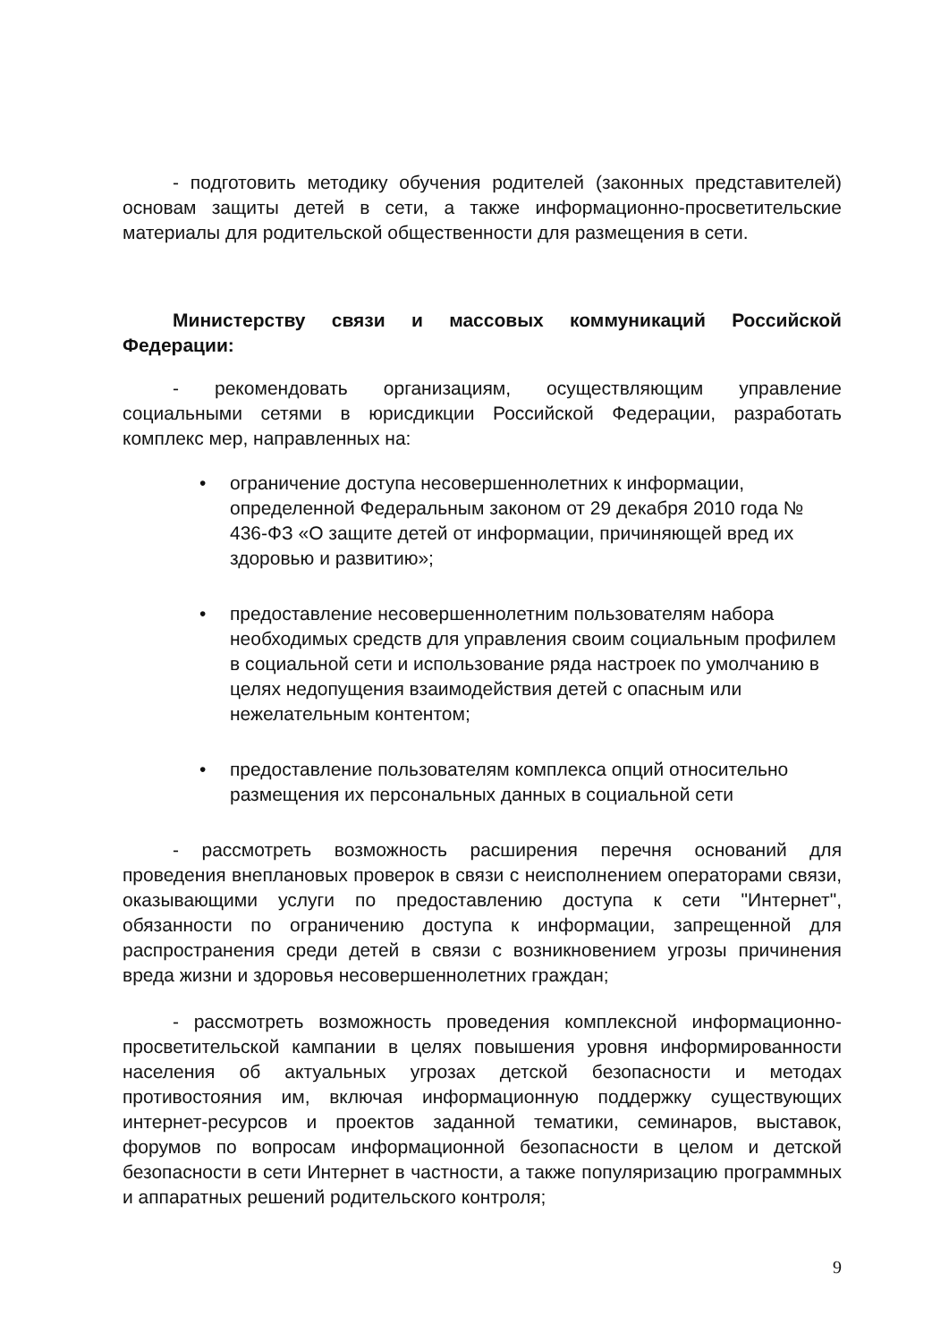- подготовить методику обучения родителей (законных представителей) основам защиты детей в сети, а также информационно-просветительские материалы для родительской общественности для размещения в сети.
Министерству связи и массовых коммуникаций Российской Федерации:
- рекомендовать организациям, осуществляющим управление социальными сетями в юрисдикции Российской Федерации, разработать комплекс мер, направленных на:
• ограничение доступа несовершеннолетних к информации, определенной Федеральным законом от 29 декабря 2010 года № 436-ФЗ «О защите детей от информации, причиняющей вред их здоровью и развитию»;
• предоставление несовершеннолетним пользователям набора необходимых средств для управления своим социальным профилем в социальной сети и использование ряда настроек по умолчанию в целях недопущения взаимодействия детей с опасным или нежелательным контентом;
• предоставление пользователям комплекса опций относительно размещения их персональных данных в социальной сети
- рассмотреть возможность расширения перечня оснований для проведения внеплановых проверок в связи с неисполнением операторами связи, оказывающими услуги по предоставлению доступа к сети "Интернет", обязанности по ограничению доступа к информации, запрещенной для распространения среди детей в связи с возникновением угрозы причинения вреда жизни и здоровья несовершеннолетних граждан;
- рассмотреть возможность проведения комплексной информационно-просветительской кампании в целях повышения уровня информированности населения об актуальных угрозах детской безопасности и методах противостояния им, включая информационную поддержку существующих интернет-ресурсов и проектов заданной тематики, семинаров, выставок, форумов по вопросам информационной безопасности в целом и детской безопасности в сети Интернет в частности, а также популяризацию программных и аппаратных решений родительского контроля;
9